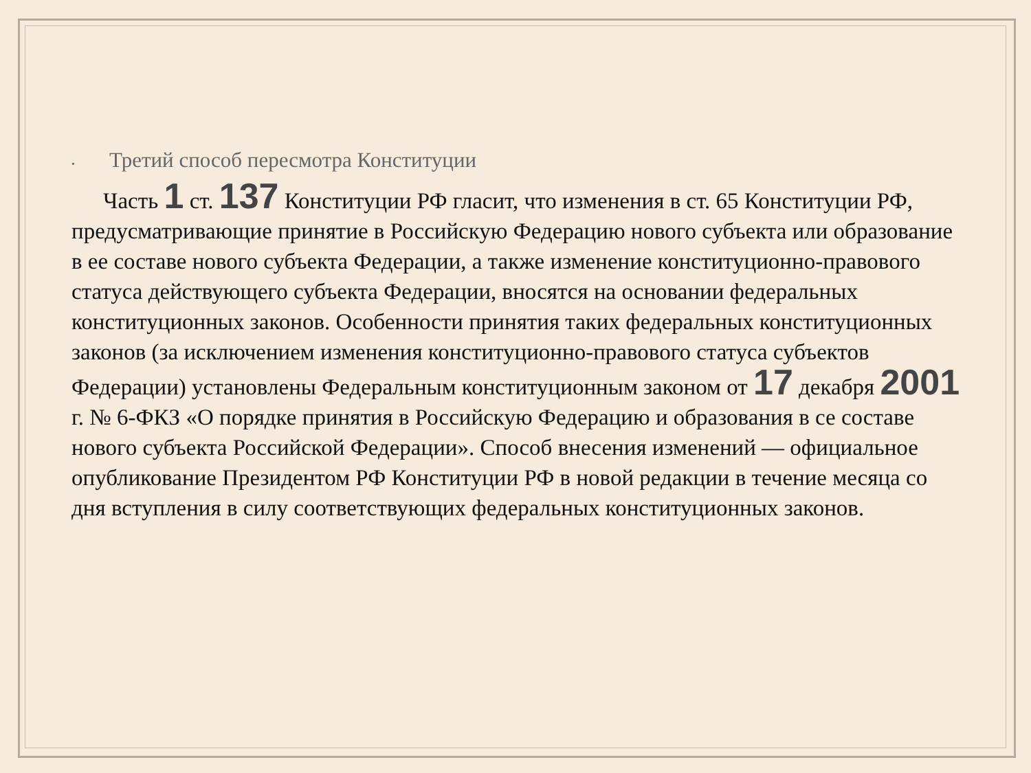• Третий способ пересмотра Конституции
Часть 1 ст. 137 Конституции РФ гласит, что изменения в ст. 65 Конституции РФ, предусматривающие принятие в Российскую Федерацию нового субъекта или образование в ее составе нового субъекта Федерации, а также изменение конституционно-правового статуса действующего субъекта Федерации, вносятся на основании федеральных конституционных законов. Особенности принятия таких федеральных конституционных законов (за исключением изменения конституционно-правового статуса субъектов Федерации) установлены Федеральным конституционным законом от 17 декабря 2001 г. № 6-ФКЗ «О порядке принятия в Российскую Федерацию и образования в се составе нового субъекта Российской Федерации». Способ внесения изменений — официальное опубликование Президентом РФ Конституции РФ в новой редакции в течение месяца со дня вступления в силу соответствующих федеральных конституционных законов.